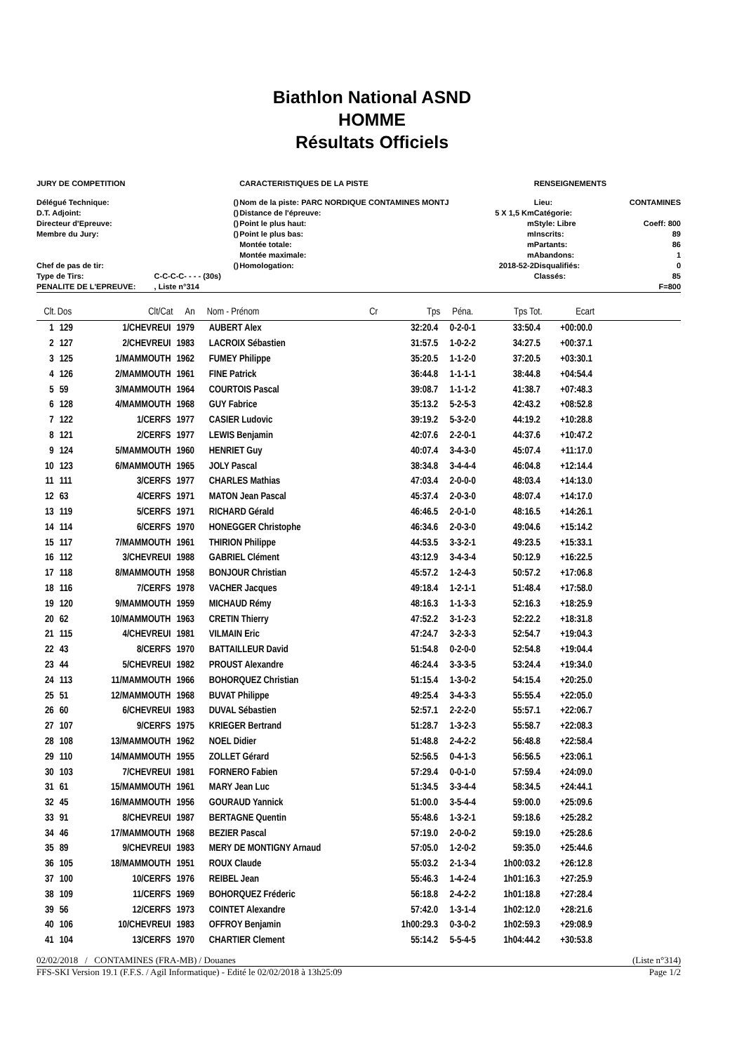Biathlon National ASND
HOMME
Résultats Officiels
| JURY DE COMPETITION | | | CARACTERISTIQUES DE LA PISTE | | RENSEIGNEMENTS | |
| Délégué Technique: | | () | Nom de la piste: PARC NORDIQUE CONTAMINES MONTJ | | Lieu: | CONTAMINES |
| D.T. Adjoint: | | () | Distance de l'épreuve: | 5 X 1,5 Km | Catégorie: | |
| Directeur d'Epreuve: | | () | Point le plus haut: | m | Style: Libre | Coeff: 800 |
| Membre du Jury: | | () | Point le plus bas: | m | Inscrits: | 89 |
| | | | Montée totale: | m | Partants: | 86 |
| | | | Montée maximale: | m | Abandons: | 1 |
| Chef de pas de tir: | | () | Homologation: | 2018-52-2 | Disqualifiés: | 0 |
| Type de Tirs: | C-C-C-C- - - - (30s) | | | | Classés: | 85 |
| PENALITE DE L'EPREUVE: | , Liste n°314 | | | | | F=800 |
| Clt. | Dos | Clt/Cat | An | Nom - Prénom | Cr | Tps | Péna. | Tps Tot. | Ecart | |
| --- | --- | --- | --- | --- | --- | --- | --- | --- | --- | --- |
| 1 | 129 | 1/CHEVREUI | 1979 | AUBERT Alex | | 32:20.4 | 0-2-0-1 | 33:50.4 | +00:00.0 | |
| 2 | 127 | 2/CHEVREUI | 1983 | LACROIX Sébastien | | 31:57.5 | 1-0-2-2 | 34:27.5 | +00:37.1 | |
| 3 | 125 | 1/MAMMOUTH | 1962 | FUMEY Philippe | | 35:20.5 | 1-1-2-0 | 37:20.5 | +03:30.1 | |
| 4 | 126 | 2/MAMMOUTH | 1961 | FINE Patrick | | 36:44.8 | 1-1-1-1 | 38:44.8 | +04:54.4 | |
| 5 | 59 | 3/MAMMOUTH | 1964 | COURTOIS Pascal | | 39:08.7 | 1-1-1-2 | 41:38.7 | +07:48.3 | |
| 6 | 128 | 4/MAMMOUTH | 1968 | GUY Fabrice | | 35:13.2 | 5-2-5-3 | 42:43.2 | +08:52.8 | |
| 7 | 122 | 1/CERFS | 1977 | CASIER Ludovic | | 39:19.2 | 5-3-2-0 | 44:19.2 | +10:28.8 | |
| 8 | 121 | 2/CERFS | 1977 | LEWIS Benjamin | | 42:07.6 | 2-2-0-1 | 44:37.6 | +10:47.2 | |
| 9 | 124 | 5/MAMMOUTH | 1960 | HENRIET Guy | | 40:07.4 | 3-4-3-0 | 45:07.4 | +11:17.0 | |
| 10 | 123 | 6/MAMMOUTH | 1965 | JOLY Pascal | | 38:34.8 | 3-4-4-4 | 46:04.8 | +12:14.4 | |
| 11 | 111 | 3/CERFS | 1977 | CHARLES Mathias | | 47:03.4 | 2-0-0-0 | 48:03.4 | +14:13.0 | |
| 12 | 63 | 4/CERFS | 1971 | MATON Jean Pascal | | 45:37.4 | 2-0-3-0 | 48:07.4 | +14:17.0 | |
| 13 | 119 | 5/CERFS | 1971 | RICHARD Gérald | | 46:46.5 | 2-0-1-0 | 48:16.5 | +14:26.1 | |
| 14 | 114 | 6/CERFS | 1970 | HONEGGER Christophe | | 46:34.6 | 2-0-3-0 | 49:04.6 | +15:14.2 | |
| 15 | 117 | 7/MAMMOUTH | 1961 | THIRION Philippe | | 44:53.5 | 3-3-2-1 | 49:23.5 | +15:33.1 | |
| 16 | 112 | 3/CHEVREUI | 1988 | GABRIEL Clément | | 43:12.9 | 3-4-3-4 | 50:12.9 | +16:22.5 | |
| 17 | 118 | 8/MAMMOUTH | 1958 | BONJOUR Christian | | 45:57.2 | 1-2-4-3 | 50:57.2 | +17:06.8 | |
| 18 | 116 | 7/CERFS | 1978 | VACHER Jacques | | 49:18.4 | 1-2-1-1 | 51:48.4 | +17:58.0 | |
| 19 | 120 | 9/MAMMOUTH | 1959 | MICHAUD Rémy | | 48:16.3 | 1-1-3-3 | 52:16.3 | +18:25.9 | |
| 20 | 62 | 10/MAMMOUTH | 1963 | CRETIN Thierry | | 47:52.2 | 3-1-2-3 | 52:22.2 | +18:31.8 | |
| 21 | 115 | 4/CHEVREUI | 1981 | VILMAIN Eric | | 47:24.7 | 3-2-3-3 | 52:54.7 | +19:04.3 | |
| 22 | 43 | 8/CERFS | 1970 | BATTAILLEUR David | | 51:54.8 | 0-2-0-0 | 52:54.8 | +19:04.4 | |
| 23 | 44 | 5/CHEVREUI | 1982 | PROUST Alexandre | | 46:24.4 | 3-3-3-5 | 53:24.4 | +19:34.0 | |
| 24 | 113 | 11/MAMMOUTH | 1966 | BOHORQUEZ Christian | | 51:15.4 | 1-3-0-2 | 54:15.4 | +20:25.0 | |
| 25 | 51 | 12/MAMMOUTH | 1968 | BUVAT Philippe | | 49:25.4 | 3-4-3-3 | 55:55.4 | +22:05.0 | |
| 26 | 60 | 6/CHEVREUI | 1983 | DUVAL Sébastien | | 52:57.1 | 2-2-2-0 | 55:57.1 | +22:06.7 | |
| 27 | 107 | 9/CERFS | 1975 | KRIEGER Bertrand | | 51:28.7 | 1-3-2-3 | 55:58.7 | +22:08.3 | |
| 28 | 108 | 13/MAMMOUTH | 1962 | NOEL Didier | | 51:48.8 | 2-4-2-2 | 56:48.8 | +22:58.4 | |
| 29 | 110 | 14/MAMMOUTH | 1955 | ZOLLET Gérard | | 52:56.5 | 0-4-1-3 | 56:56.5 | +23:06.1 | |
| 30 | 103 | 7/CHEVREUI | 1981 | FORNERO Fabien | | 57:29.4 | 0-0-1-0 | 57:59.4 | +24:09.0 | |
| 31 | 61 | 15/MAMMOUTH | 1961 | MARY Jean Luc | | 51:34.5 | 3-3-4-4 | 58:34.5 | +24:44.1 | |
| 32 | 45 | 16/MAMMOUTH | 1956 | GOURAUD Yannick | | 51:00.0 | 3-5-4-4 | 59:00.0 | +25:09.6 | |
| 33 | 91 | 8/CHEVREUI | 1987 | BERTAGNE Quentin | | 55:48.6 | 1-3-2-1 | 59:18.6 | +25:28.2 | |
| 34 | 46 | 17/MAMMOUTH | 1968 | BEZIER Pascal | | 57:19.0 | 2-0-0-2 | 59:19.0 | +25:28.6 | |
| 35 | 89 | 9/CHEVREUI | 1983 | MERY DE MONTIGNY Arnaud | | 57:05.0 | 1-2-0-2 | 59:35.0 | +25:44.6 | |
| 36 | 105 | 18/MAMMOUTH | 1951 | ROUX Claude | | 55:03.2 | 2-1-3-4 | 1h00:03.2 | +26:12.8 | |
| 37 | 100 | 10/CERFS | 1976 | REIBEL Jean | | 55:46.3 | 1-4-2-4 | 1h01:16.3 | +27:25.9 | |
| 38 | 109 | 11/CERFS | 1969 | BOHORQUEZ Fréderic | | 56:18.8 | 2-4-2-2 | 1h01:18.8 | +27:28.4 | |
| 39 | 56 | 12/CERFS | 1973 | COINTET Alexandre | | 57:42.0 | 1-3-1-4 | 1h02:12.0 | +28:21.6 | |
| 40 | 106 | 10/CHEVREUI | 1983 | OFFROY Benjamin | | 1h00:29.3 | 0-3-0-2 | 1h02:59.3 | +29:08.9 | |
| 41 | 104 | 13/CERFS | 1970 | CHARTIER Clement | | 55:14.2 | 5-5-4-5 | 1h04:44.2 | +30:53.8 | |
02/02/2018 / CONTAMINES (FRA-MB) / Douanes (Liste n°314)
FFS-SKI Version 19.1 (F.F.S. / Agil Informatique) - Edité le 02/02/2018 à 13h25:09 Page 1/2